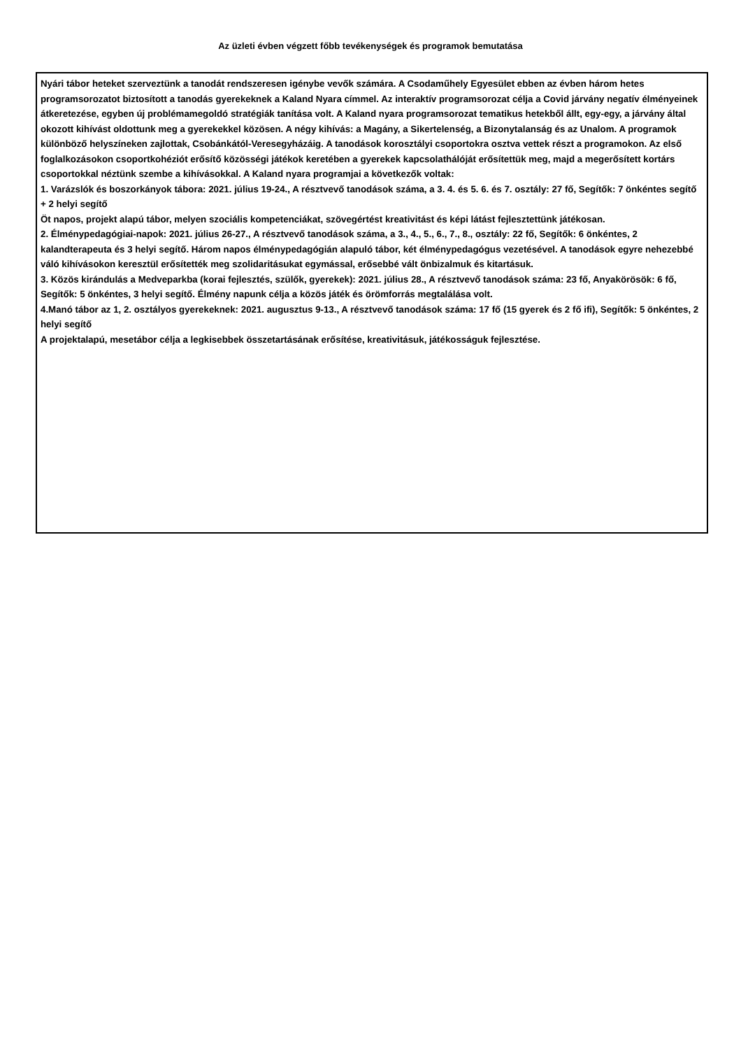Az üzleti évben végzett főbb tevékenységek és programok bemutatása
Nyári tábor heteket szerveztünk a tanodát rendszeresen igénybe vevők számára. A Csodaműhely Egyesület ebben az évben három hetes programsorozatot biztosított a tanodás gyerekeknek a Kaland Nyara címmel. Az interaktív programsorozat célja a Covid járvány negatív élményeinek átkeretezése, egyben új problémamegoldó stratégiák tanítása volt. A Kaland nyara programsorozat tematikus hetekből állt, egy-egy, a járvány által okozott kihívást oldottunk meg a gyerekekkel közösen. A négy kihívás: a Magány, a Sikertelenség, a Bizonytalanság és az Unalom. A programok különböző helyszíneken zajlottak, Csobánkától-Veresegyházáig. A tanodások korosztályi csoportokra osztva vettek részt a programokon. Az első foglalkozásokon csoportkohéziót erősítő közösségi játékok keretében a gyerekek kapcsolathálóját erősítettük meg, majd a megerősített kortárs csoportokkal néztünk szembe a kihívásokkal. A Kaland nyara programjai a következők voltak:
1. Varázslók és boszorkányok tábora: 2021. július 19-24., A résztvevő tanodások száma, a 3. 4. és 5. 6. és 7. osztály: 27 fő, Segítők: 7 önkéntes segítő + 2 helyi segítő
Öt napos, projekt alapú tábor, melyen szociális kompetenciákat, szövegértést kreativitást és képi látást fejlesztettünk játékosan.
2. Élménypedagógiai-napok: 2021. július 26-27., A résztvevő tanodások száma, a 3., 4., 5., 6., 7., 8., osztály: 22 fő, Segítők: 6 önkéntes, 2 kalandterapeuta és 3 helyi segítő. Három napos élménypedagógián alapuló tábor, két élménypedagógus vezetésével. A tanodások egyre nehezebbé váló kihívásokon keresztül erősítették meg szolidaritásukat egymással, erősebbé vált önbizalmuk és kitartásuk.
3. Közös kirándulás a Medveparkba (korai fejlesztés, szülők, gyerekek): 2021. július 28., A résztvevő tanodások száma: 23 fő, Anyakörösök: 6 fő, Segítők: 5 önkéntes, 3 helyi segítő. Élmény napunk célja a közös játék és örömforrás megtalálása volt.
4.Manó tábor az 1, 2. osztályos gyerekeknek: 2021. augusztus 9-13., A résztvevő tanodások száma: 17 fő (15 gyerek és 2 fő ifi), Segítők: 5 önkéntes, 2 helyi segítő
A projektalapú, mesetábor célja a legkisebbek összetartásának erősítése, kreativitásuk, játékosságuk fejlesztése.